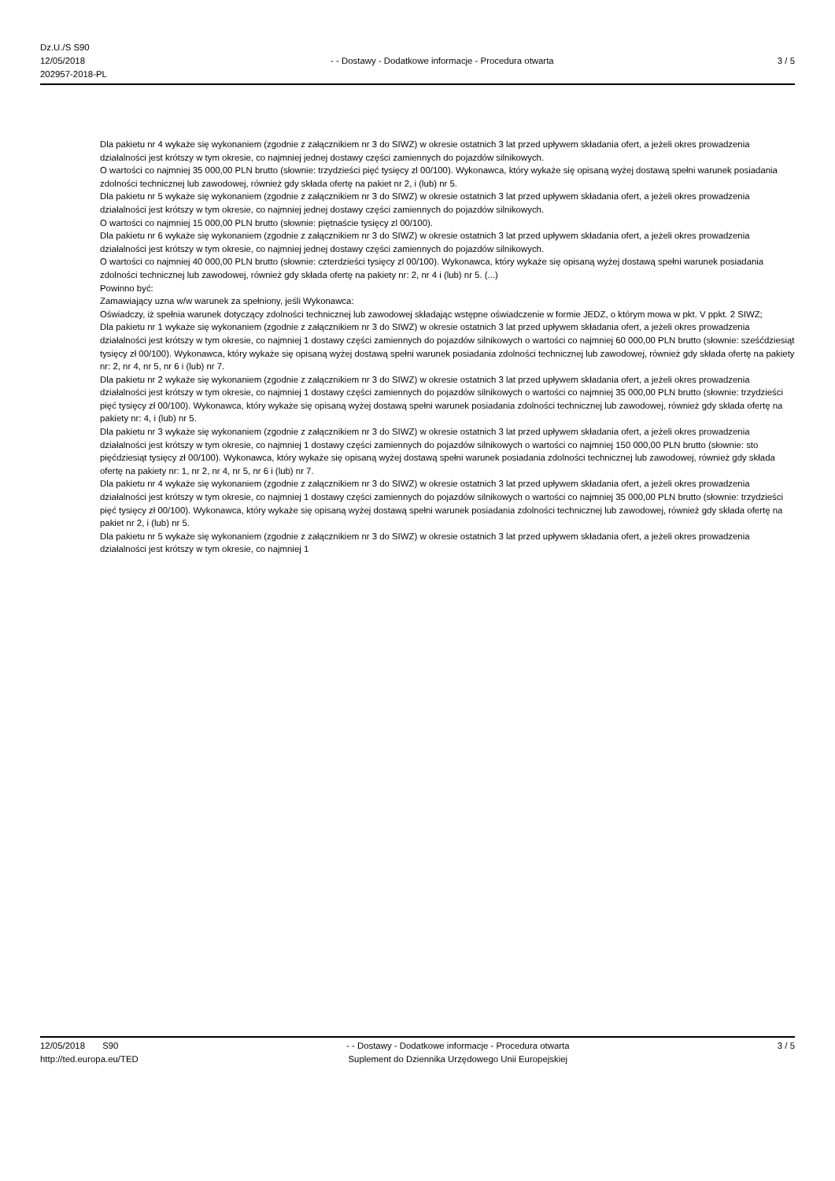Dz.U./S S90
12/05/2018
202957-2018-PL
- - Dostawy - Dodatkowe informacje - Procedura otwarta
3 / 5
Dla pakietu nr 4 wykaże się wykonaniem (zgodnie z załącznikiem nr 3 do SIWZ) w okresie ostatnich 3 lat przed upływem składania ofert, a jeżeli okres prowadzenia działalności jest krótszy w tym okresie, co najmniej jednej dostawy części zamiennych do pojazdów silnikowych.
O wartości co najmniej 35 000,00 PLN brutto (słownie: trzydzieści pięć tysięcy zl 00/100). Wykonawca, który wykaże się opisaną wyżej dostawą spełni warunek posiadania zdolności technicznej lub zawodowej, również gdy składa ofertę na pakiet nr 2, i (lub) nr 5.
Dla pakietu nr 5 wykaże się wykonaniem (zgodnie z załącznikiem nr 3 do SIWZ) w okresie ostatnich 3 lat przed upływem składania ofert, a jeżeli okres prowadzenia działalności jest krótszy w tym okresie, co najmniej jednej dostawy części zamiennych do pojazdów silnikowych.
O wartości co najmniej 15 000,00 PLN brutto (słownie: piętnaście tysięcy zl 00/100).
Dla pakietu nr 6 wykaże się wykonaniem (zgodnie z załącznikiem nr 3 do SIWZ) w okresie ostatnich 3 lat przed upływem składania ofert, a jeżeli okres prowadzenia działalności jest krótszy w tym okresie, co najmniej jednej dostawy części zamiennych do pojazdów silnikowych.
O wartości co najmniej 40 000,00 PLN brutto (słownie: czterdzieści tysięcy zl 00/100). Wykonawca, który wykaże się opisaną wyżej dostawą spełni warunek posiadania zdolności technicznej lub zawodowej, również gdy składa ofertę na pakiety nr: 2, nr 4 i (lub) nr 5. (...)
Powinno być:
Zamawiający uzna w/w warunek za spełniony, jeśli Wykonawca:
Oświadczy, iż spełnia warunek dotyczący zdolności technicznej lub zawodowej składając wstępne oświadczenie w formie JEDZ, o którym mowa w pkt. V ppkt. 2 SIWZ;
Dla pakietu nr 1 wykaże się wykonaniem (zgodnie z załącznikiem nr 3 do SIWZ) w okresie ostatnich 3 lat przed upływem składania ofert, a jeżeli okres prowadzenia działalności jest krótszy w tym okresie, co najmniej 1 dostawy części zamiennych do pojazdów silnikowych o wartości co najmniej 60 000,00 PLN brutto (słownie: sześćdziesiąt tysięcy zł 00/100). Wykonawca, który wykaże się opisaną wyżej dostawą spełni warunek posiadania zdolności technicznej lub zawodowej, również gdy składa ofertę na pakiety nr: 2, nr 4, nr 5, nr 6 i (lub) nr 7.
Dla pakietu nr 2 wykaże się wykonaniem (zgodnie z załącznikiem nr 3 do SIWZ) w okresie ostatnich 3 lat przed upływem składania ofert, a jeżeli okres prowadzenia działalności jest krótszy w tym okresie, co najmniej 1 dostawy części zamiennych do pojazdów silnikowych o wartości co najmniej 35 000,00 PLN brutto (słownie: trzydzieści pięć tysięcy zł 00/100). Wykonawca, który wykaże się opisaną wyżej dostawą spełni warunek posiadania zdolności technicznej lub zawodowej, również gdy składa ofertę na pakiety nr: 4, i (lub) nr 5.
Dla pakietu nr 3 wykaże się wykonaniem (zgodnie z załącznikiem nr 3 do SIWZ) w okresie ostatnich 3 lat przed upływem składania ofert, a jeżeli okres prowadzenia działalności jest krótszy w tym okresie, co najmniej 1 dostawy części zamiennych do pojazdów silnikowych o wartości co najmniej 150 000,00 PLN brutto (słownie: sto pięćdziesiąt tysięcy zł 00/100). Wykonawca, który wykaże się opisaną wyżej dostawą spełni warunek posiadania zdolności technicznej lub zawodowej, również gdy składa ofertę na pakiety nr: 1, nr 2, nr 4, nr 5, nr 6 i (lub) nr 7.
Dla pakietu nr 4 wykaże się wykonaniem (zgodnie z załącznikiem nr 3 do SIWZ) w okresie ostatnich 3 lat przed upływem składania ofert, a jeżeli okres prowadzenia działalności jest krótszy w tym okresie, co najmniej 1 dostawy części zamiennych do pojazdów silnikowych o wartości co najmniej 35 000,00 PLN brutto (słownie: trzydzieści pięć tysięcy zł 00/100). Wykonawca, który wykaże się opisaną wyżej dostawą spełni warunek posiadania zdolności technicznej lub zawodowej, również gdy składa ofertę na pakiet nr 2, i (lub) nr 5.
Dla pakietu nr 5 wykaże się wykonaniem (zgodnie z załącznikiem nr 3 do SIWZ) w okresie ostatnich 3 lat przed upływem składania ofert, a jeżeli okres prowadzenia działalności jest krótszy w tym okresie, co najmniej 1
12/05/2018 S90
http://ted.europa.eu/TED
- - Dostawy - Dodatkowe informacje - Procedura otwarta
Suplement do Dziennika Urzędowego Unii Europejskiej
3 / 5